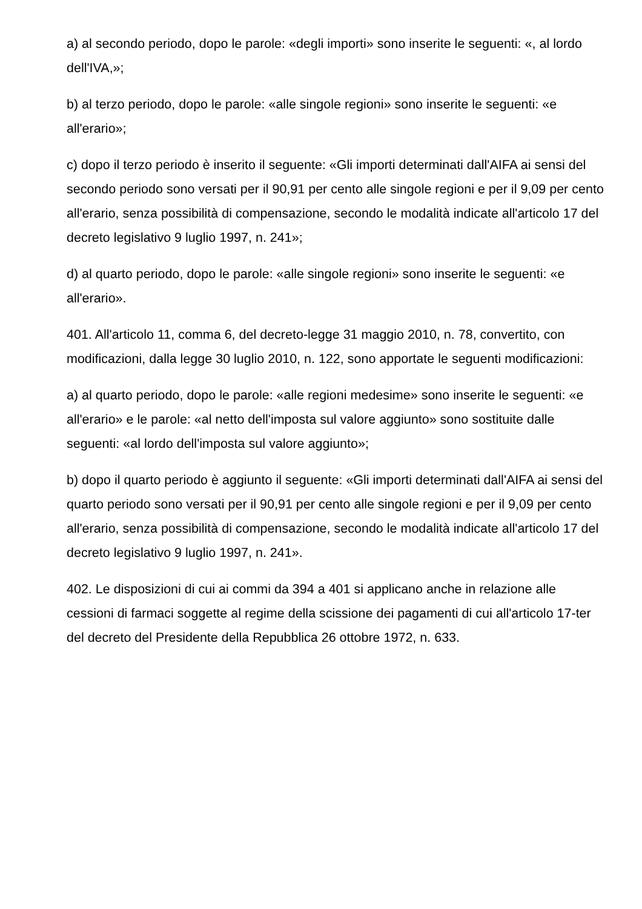a) al secondo periodo, dopo le parole: «degli importi» sono inserite le seguenti: «, al lordo dell'IVA,»;
b) al terzo periodo, dopo le parole: «alle singole regioni» sono inserite le seguenti: «e all'erario»;
c) dopo il terzo periodo è inserito il seguente: «Gli importi determinati dall'AIFA ai sensi del secondo periodo sono versati per il 90,91 per cento alle singole regioni e per il 9,09 per cento all'erario, senza possibilità di compensazione, secondo le modalità indicate all'articolo 17 del decreto legislativo 9 luglio 1997, n. 241»;
d) al quarto periodo, dopo le parole: «alle singole regioni» sono inserite le seguenti: «e all'erario».
401. All'articolo 11, comma 6, del decreto-legge 31 maggio 2010, n. 78, convertito, con modificazioni, dalla legge 30 luglio 2010, n. 122, sono apportate le seguenti modificazioni:
a) al quarto periodo, dopo le parole: «alle regioni medesime» sono inserite le seguenti: «e all'erario» e le parole: «al netto dell'imposta sul valore aggiunto» sono sostituite dalle seguenti: «al lordo dell'imposta sul valore aggiunto»;
b) dopo il quarto periodo è aggiunto il seguente: «Gli importi determinati dall'AIFA ai sensi del quarto periodo sono versati per il 90,91 per cento alle singole regioni e per il 9,09 per cento all'erario, senza possibilità di compensazione, secondo le modalità indicate all'articolo 17 del decreto legislativo 9 luglio 1997, n. 241».
402. Le disposizioni di cui ai commi da 394 a 401 si applicano anche in relazione alle cessioni di farmaci soggette al regime della scissione dei pagamenti di cui all'articolo 17-ter del decreto del Presidente della Repubblica 26 ottobre 1972, n. 633.